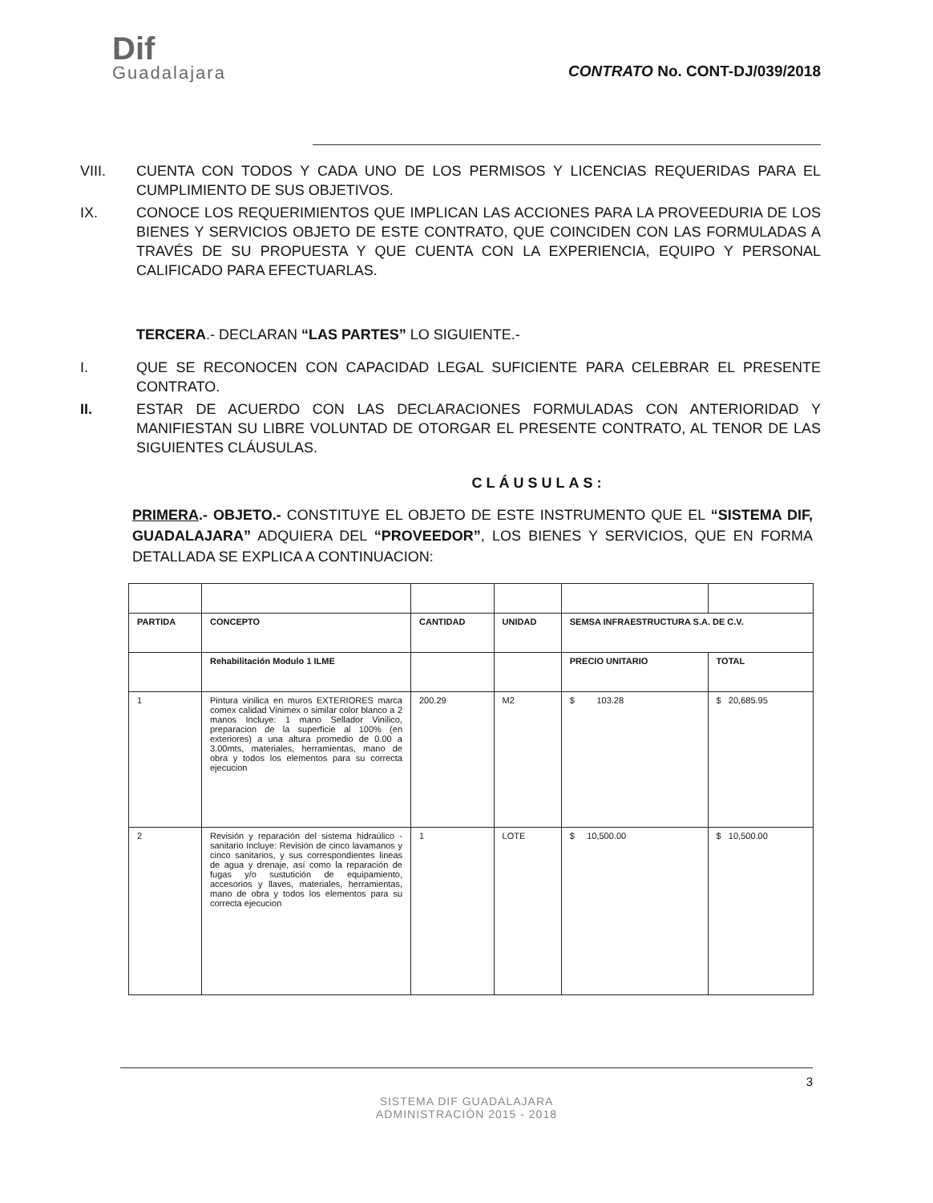Dif
Guadalajara
CONTRATO No. CONT-DJ/039/2018
VIII. CUENTA CON TODOS Y CADA UNO DE LOS PERMISOS Y LICENCIAS REQUERIDAS PARA EL CUMPLIMIENTO DE SUS OBJETIVOS.
IX. CONOCE LOS REQUERIMIENTOS QUE IMPLICAN LAS ACCIONES PARA LA PROVEEDURIA DE LOS BIENES Y SERVICIOS OBJETO DE ESTE CONTRATO, QUE COINCIDEN CON LAS FORMULADAS A TRAVÉS DE SU PROPUESTA Y QUE CUENTA CON LA EXPERIENCIA, EQUIPO Y PERSONAL CALIFICADO PARA EFECTUARLAS.
TERCERA.- DECLARAN “LAS PARTES” LO SIGUIENTE.-
I. QUE SE RECONOCEN CON CAPACIDAD LEGAL SUFICIENTE PARA CELEBRAR EL PRESENTE CONTRATO.
II. ESTAR DE ACUERDO CON LAS DECLARACIONES FORMULADAS CON ANTERIORIDAD Y MANIFIESTAN SU LIBRE VOLUNTAD DE OTORGAR EL PRESENTE CONTRATO, AL TENOR DE LAS SIGUIENTES CLÁUSULAS.
CLÁUSULAS:
PRIMERA.- OBJETO.- CONSTITUYE EL OBJETO DE ESTE INSTRUMENTO QUE EL “SISTEMA DIF, GUADALAJARA” ADQUIERA DEL “PROVEEDOR”, LOS BIENES Y SERVICIOS, QUE EN FORMA DETALLADA SE EXPLICA A CONTINUACION:
| PARTIDA | CONCEPTO | CANTIDAD | UNIDAD | SEMSA INFRAESTRUCTURA S.A. DE C.V. | |
| --- | --- | --- | --- | --- | --- |
| | Rehabilitación Modulo 1 ILME | | | PRECIO UNITARIO | TOTAL |
| 1 | Pintura vinilica en muros EXTERIORES marca comex calidad Vinimex o similar color blanco a 2 manos Incluye: 1 mano Sellador Vinilico, preparacion de la superficie al 100% (en exteriores) a una altura promedio de 0.00 a 3.00mts, materiales, herramientas, mano de obra y todos los elementos para su correcta ejecucion | 200.29 | M2 | $ 103.28 | $ 20,685.95 |
| 2 | Revisión y reparación del sistema hidraúlico - sanitario Incluye: Revisión de cinco lavamanos y cinco sanitarios, y sus correspondientes lineas de agua y drenaje, así como la reparación de fugas y/o sustutición de equipamiento, accesorios y llaves, materiales, herramientas, mano de obra y todos los elementos para su correcta ejecucion | 1 | LOTE | $ 10,500.00 | $ 10,500.00 |
3
SISTEMA DIF GUADALAJARA
ADMINISTRACIÓN 2015 - 2018